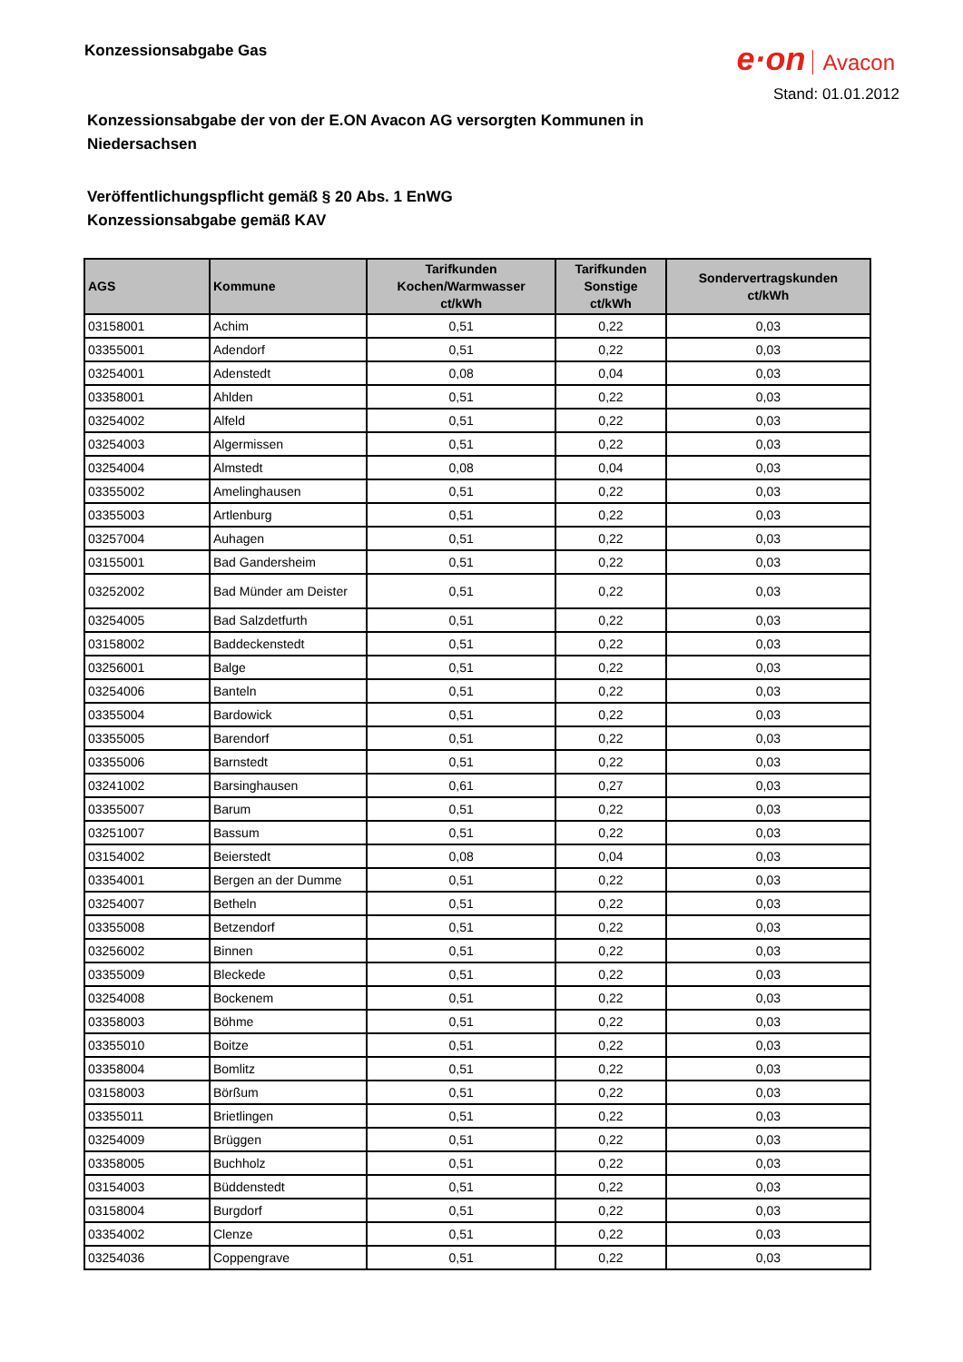Konzessionsabgabe Gas
e·on Avacon
Stand: 01.01.2012
Konzessionsabgabe der von der E.ON Avacon AG versorgten Kommunen in Niedersachsen
Veröffentlichungspflicht gemäß § 20 Abs. 1 EnWG
Konzessionsabgabe gemäß KAV
| AGS | Kommune | Tarifkunden Kochen/Warmwasser ct/kWh | Tarifkunden Sonstige ct/kWh | Sondervertragskunden ct/kWh |
| --- | --- | --- | --- | --- |
| 03158001 | Achim | 0,51 | 0,22 | 0,03 |
| 03355001 | Adendorf | 0,51 | 0,22 | 0,03 |
| 03254001 | Adenstedt | 0,08 | 0,04 | 0,03 |
| 03358001 | Ahlden | 0,51 | 0,22 | 0,03 |
| 03254002 | Alfeld | 0,51 | 0,22 | 0,03 |
| 03254003 | Algermissen | 0,51 | 0,22 | 0,03 |
| 03254004 | Almstedt | 0,08 | 0,04 | 0,03 |
| 03355002 | Amelinghausen | 0,51 | 0,22 | 0,03 |
| 03355003 | Artlenburg | 0,51 | 0,22 | 0,03 |
| 03257004 | Auhagen | 0,51 | 0,22 | 0,03 |
| 03155001 | Bad Gandersheim | 0,51 | 0,22 | 0,03 |
| 03252002 | Bad Münder am Deister | 0,51 | 0,22 | 0,03 |
| 03254005 | Bad Salzdetfurth | 0,51 | 0,22 | 0,03 |
| 03158002 | Baddeckenstedt | 0,51 | 0,22 | 0,03 |
| 03256001 | Balge | 0,51 | 0,22 | 0,03 |
| 03254006 | Banteln | 0,51 | 0,22 | 0,03 |
| 03355004 | Bardowick | 0,51 | 0,22 | 0,03 |
| 03355005 | Barendorf | 0,51 | 0,22 | 0,03 |
| 03355006 | Barnstedt | 0,51 | 0,22 | 0,03 |
| 03241002 | Barsinghausen | 0,61 | 0,27 | 0,03 |
| 03355007 | Barum | 0,51 | 0,22 | 0,03 |
| 03251007 | Bassum | 0,51 | 0,22 | 0,03 |
| 03154002 | Beierstedt | 0,08 | 0,04 | 0,03 |
| 03354001 | Bergen an der Dumme | 0,51 | 0,22 | 0,03 |
| 03254007 | Betheln | 0,51 | 0,22 | 0,03 |
| 03355008 | Betzendorf | 0,51 | 0,22 | 0,03 |
| 03256002 | Binnen | 0,51 | 0,22 | 0,03 |
| 03355009 | Bleckede | 0,51 | 0,22 | 0,03 |
| 03254008 | Bockenem | 0,51 | 0,22 | 0,03 |
| 03358003 | Böhme | 0,51 | 0,22 | 0,03 |
| 03355010 | Boitze | 0,51 | 0,22 | 0,03 |
| 03358004 | Bomlitz | 0,51 | 0,22 | 0,03 |
| 03158003 | Börßum | 0,51 | 0,22 | 0,03 |
| 03355011 | Brietlingen | 0,51 | 0,22 | 0,03 |
| 03254009 | Brüggen | 0,51 | 0,22 | 0,03 |
| 03358005 | Buchholz | 0,51 | 0,22 | 0,03 |
| 03154003 | Büddenstedt | 0,51 | 0,22 | 0,03 |
| 03158004 | Burgdorf | 0,51 | 0,22 | 0,03 |
| 03354002 | Clenze | 0,51 | 0,22 | 0,03 |
| 03254036 | Coppengrave | 0,51 | 0,22 | 0,03 |